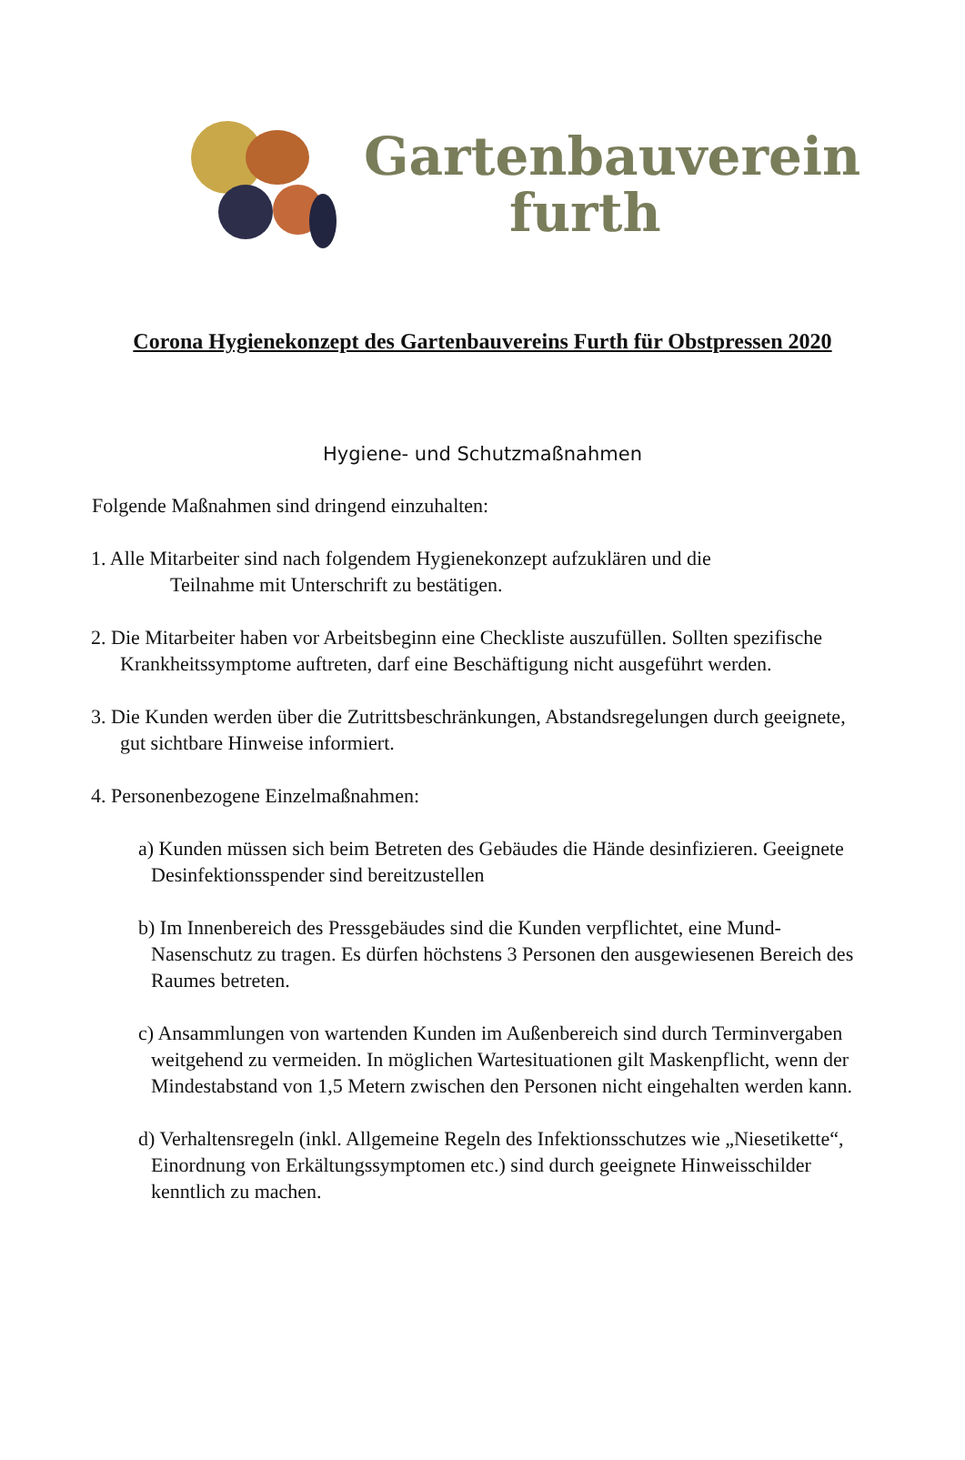Gartenbauverein
furth
Corona Hygienekonzept des Gartenbauvereins Furth für Obstpressen 2020
Hygiene- und Schutzmaßnahmen
Folgende Maßnahmen sind dringend einzuhalten:
1. Alle Mitarbeiter sind nach folgendem Hygienekonzept aufzuklären und die
Teilnahme mit Unterschrift zu bestätigen.
2. Die Mitarbeiter haben vor Arbeitsbeginn eine Checkliste auszufüllen. Sollten spezifische Krankheitssymptome auftreten, darf eine Beschäftigung nicht ausgeführt werden.
3. Die Kunden werden über die Zutrittsbeschränkungen, Abstandsregelungen durch geeignete, gut sichtbare Hinweise informiert.
4. Personenbezogene Einzelmaßnahmen:
a) Kunden müssen sich beim Betreten des Gebäudes die Hände desinfizieren. Geeignete Desinfektionsspender sind bereitzustellen
b) Im Innenbereich des Pressgebäudes sind die Kunden verpflichtet, eine Mund-Nasenschutz zu tragen. Es dürfen höchstens 3 Personen den ausgewiesenen Bereich des Raumes betreten.
c) Ansammlungen von wartenden Kunden im Außenbereich sind durch Terminvergaben weitgehend zu vermeiden. In möglichen Wartesituationen gilt Maskenpflicht, wenn der Mindestabstand von 1,5 Metern zwischen den Personen nicht eingehalten werden kann.
d) Verhaltensregeln (inkl. Allgemeine Regeln des Infektionsschutzes wie „Niesetikette“, Einordnung von Erkältungssymptomen etc.) sind durch geeignete Hinweisschilder kenntlich zu machen.